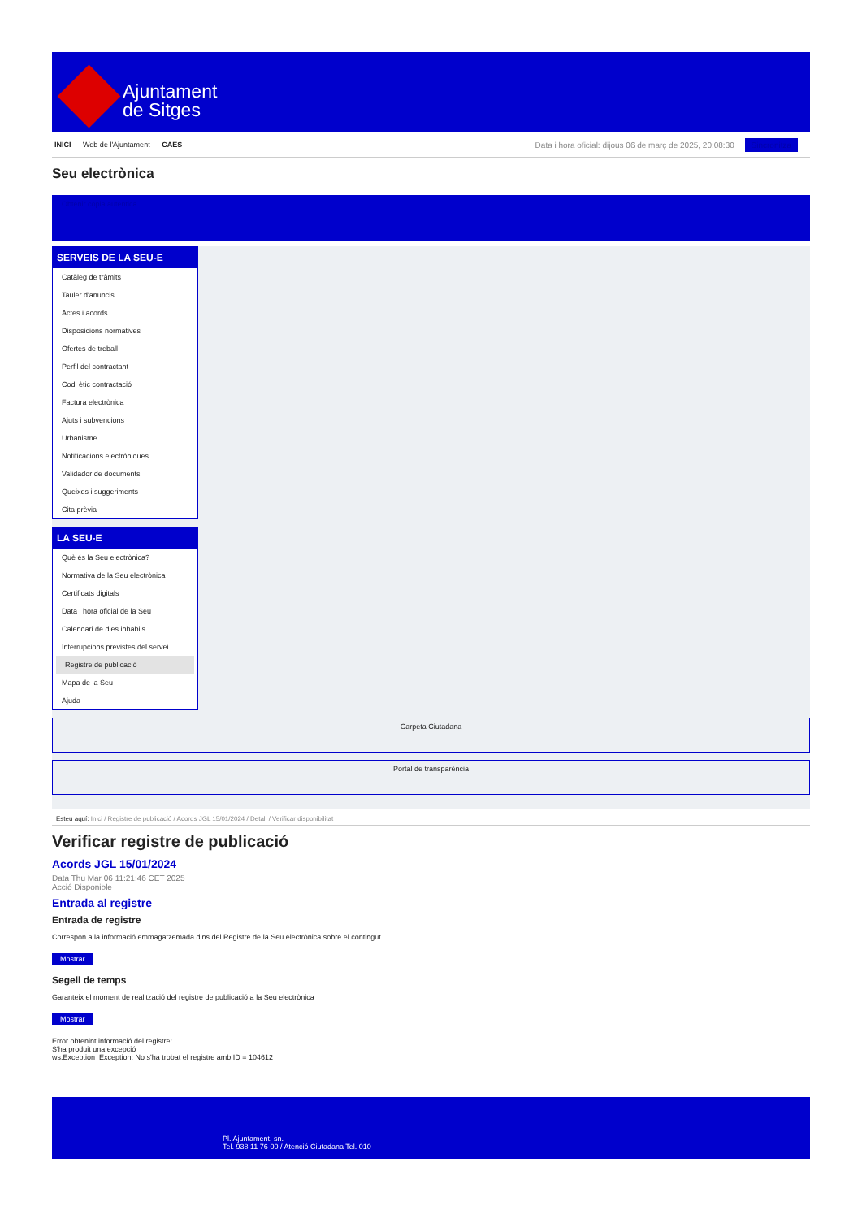Ajuntament
de Sitges
INICI Web de l'Ajuntament CAES
Data i hora oficial: dijous 06 de març de 2025, 20:08:30 Sincronitza
Seu electrònica
Obtenir còpia autèntica
SERVEIS DE LA SEU-E
Catàleg de tràmits
Tauler d'anuncis
Actes i acords
Disposicions normatives
Ofertes de treball
Perfil del contractant
Codi ètic contractació
Factura electrònica
Ajuts i subvencions
Urbanisme
Notificacions electròniques
Validador de documents
Queixes i suggeriments
Cita prèvia
LA SEU-E
Què és la Seu electrònica?
Normativa de la Seu electrònica
Certificats digitals
Data i hora oficial de la Seu
Calendari de dies inhàbils
Interrupcions previstes del servei
Registre de publicació
Mapa de la Seu
Ajuda
Carpeta Ciutadana
Portal de transparència
Esteu aquí: Inici / Registre de publicació / Acords JGL 15/01/2024 / Detall / Verificar disponibilitat
Verificar registre de publicació
Acords JGL 15/01/2024
Data Thu Mar 06 11:21:46 CET 2025
Acció Disponible
Entrada al registre
Entrada de registre
Correspon a la informació emmagatzemada dins del Registre de la Seu electrònica sobre el contingut
Mostrar
Segell de temps
Garanteix el moment de realització del registre de publicació a la Seu electrònica
Mostrar
Error obtenint informació del registre:
S'ha produit una excepció
ws.Exception_Exception: No s'ha trobat el registre amb ID = 104612
Pl. Ajuntament, sn.
Tel. 938 11 76 00 / Atenció Ciutadana Tel. 010